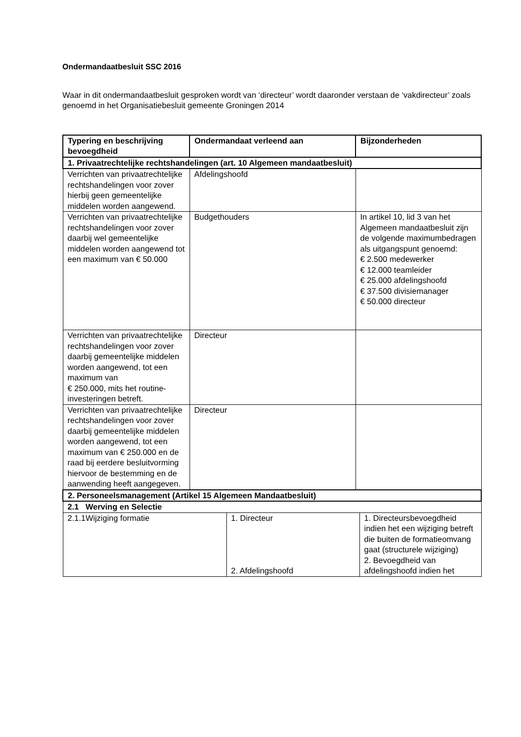Ondermandaatbesluit SSC 2016
Waar in dit ondermandaatbesluit gesproken wordt van ‘directeur’ wordt daaronder verstaan de ‘vakdirecteur’ zoals genoemd in het Organisatiebesluit gemeente Groningen 2014
| Typering en beschrijving bevoegdheid | Ondermandaat verleend aan | | Bijzonderheden | |
| --- | --- | --- | --- | --- |
| 1. Privaatrechtelijke rechtshandelingen (art. 10 Algemeen mandaatbesluit) | | | | |
| Verrichten van privaatrechtelijke rechtshandelingen voor zover hierbij geen gemeentelijke middelen worden aangewend. | Afdelingshoofd | | | |
| Verrichten van privaatrechtelijke rechtshandelingen voor zover daarbij wel gemeentelijke middelen worden aangewend tot een maximum van € 50.000 | Budgethouders | | In artikel 10, lid 3 van het Algemeen mandaatbesluit zijn de volgende maximumbedragen als uitgangspunt genoemd: € 2.500 medewerker € 12.000 teamleider € 25.000 afdelingshoofd € 37.500 divisiemanager € 50.000 directeur | |
| Verrichten van privaatrechtelijke rechtshandelingen voor zover daarbij gemeentelijke middelen worden aangewend, tot een maximum van € 250.000, mits het routine-investeringen betreft. | Directeur | | | |
| Verrichten van privaatrechtelijke rechtshandelingen voor zover daarbij gemeentelijke middelen worden aangewend, tot een maximum van € 250.000 en de raad bij eerdere besluitvorming hiervoor de bestemming en de aanwending heeft aangegeven. | Directeur | | | |
| 2. Personeelsmanagement (Artikel 15 Algemeen Mandaatbesluit) | | | | |
| 2.1 Werving en Selectie | | | | |
| 2.1.1Wijziging formatie | | 1. Directeur 2. Afdelingshoofd | | 1. Directeursbevoegdheid indien het een wijziging betreft die buiten de formatieomvang gaat (structurele wijziging) 2. Bevoegdheid van afdelingshoofd indien het |